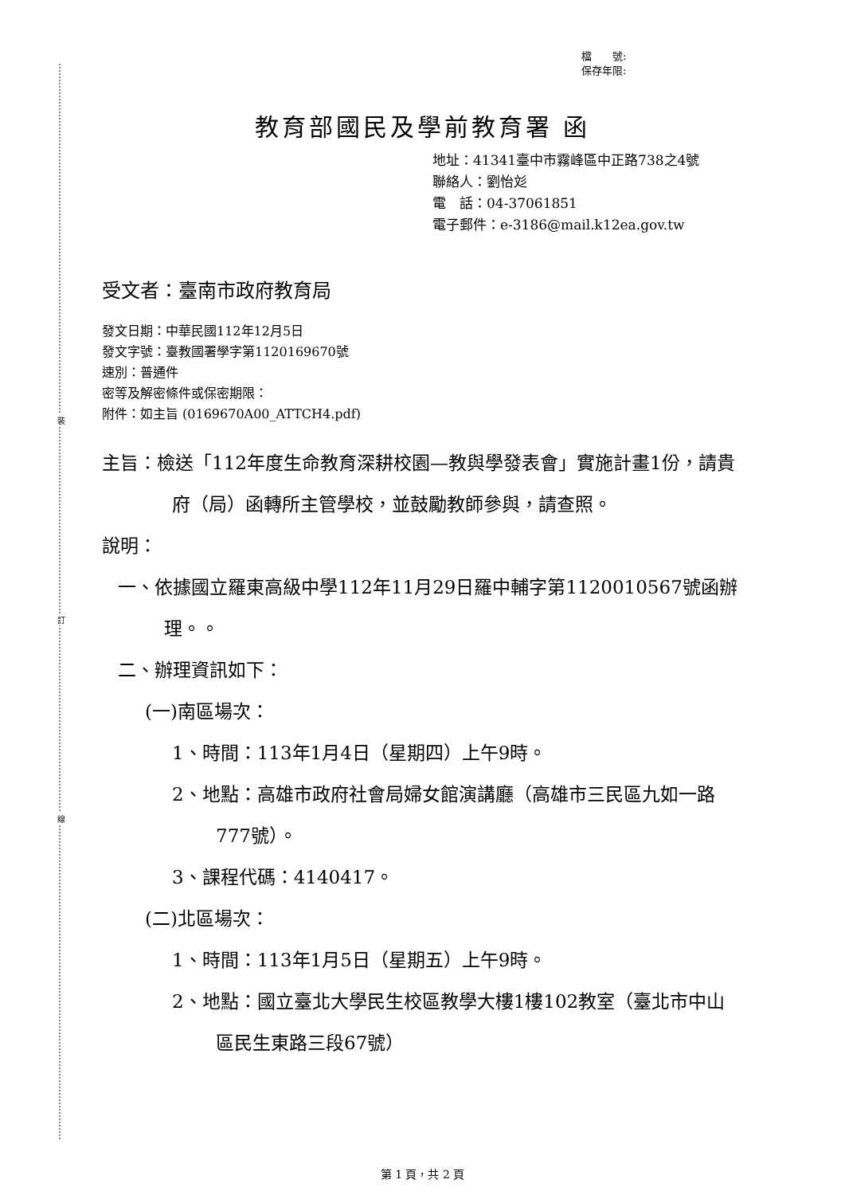裝
訂
線
檔　　號:
保存年限:
教育部國民及學前教育署 函
地址：41341臺中市霧峰區中正路738之4號
聯絡人：劉怡彣
電　話：04-37061851
電子郵件：e-3186@mail.k12ea.gov.tw
受文者：臺南市政府教育局
發文日期：中華民國112年12月5日
發文字號：臺教國署學字第1120169670號
速別：普通件
密等及解密條件或保密期限：
附件：如主旨 (0169670A00_ATTCH4.pdf)
主旨：檢送「112年度生命教育深耕校園—教與學發表會」實施計畫1份，請貴府（局）函轉所主管學校，並鼓勵教師參與，請查照。
說明：
一、依據國立羅東高級中學112年11月29日羅中輔字第1120010567號函辦理。。
二、辦理資訊如下：
(一)南區場次：
1、時間：113年1月4日（星期四）上午9時。
2、地點：高雄市政府社會局婦女館演講廳（高雄市三民區九如一路777號）。
3、課程代碼：4140417。
(二)北區場次：
1、時間：113年1月5日（星期五）上午9時。
2、地點：國立臺北大學民生校區教學大樓1樓102教室（臺北市中山區民生東路三段67號）
第 1 頁，共 2 頁